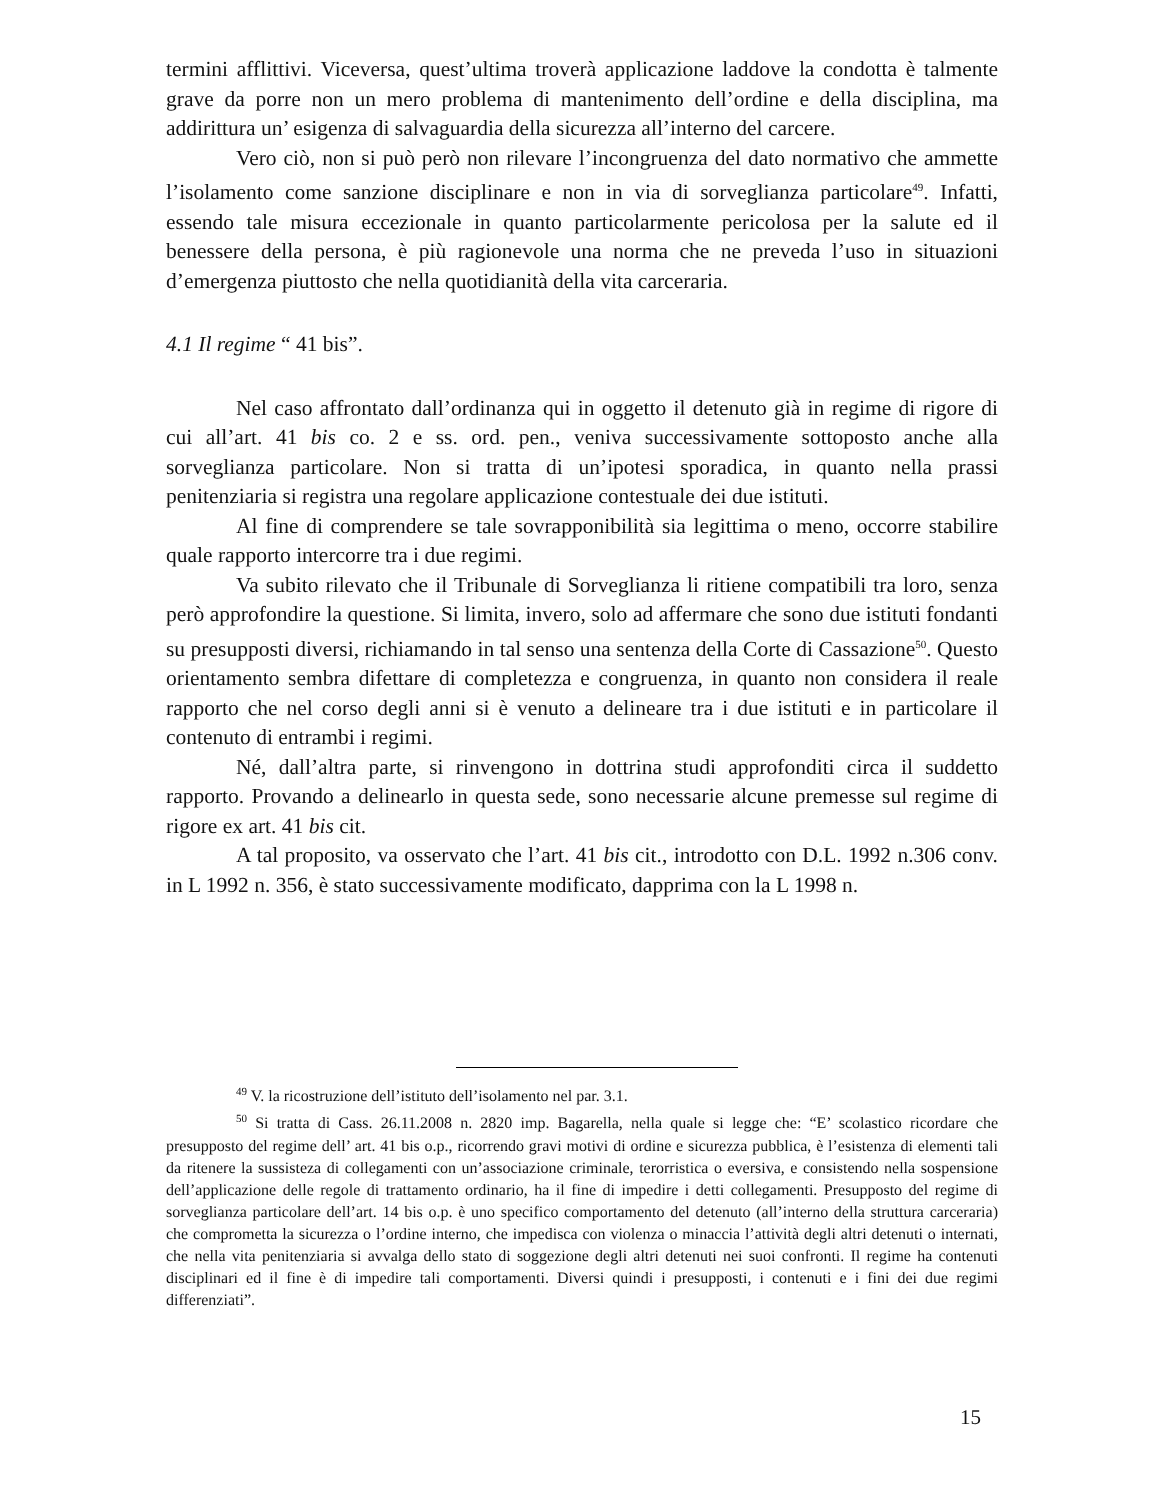termini afflittivi. Viceversa, quest’ultima troverà applicazione laddove la condotta è talmente grave da porre non un mero problema di mantenimento dell’ordine e della disciplina, ma addirittura un’ esigenza di salvaguardia della sicurezza all’interno del carcere.
Vero ciò, non si può però non rilevare l’incongruenza del dato normativo che ammette l’isolamento come sanzione disciplinare e non in via di sorveglianza particolare<sup>49</sup>. Infatti, essendo tale misura eccezionale in quanto particolarmente pericolosa per la salute ed il benessere della persona, è più ragionevole una norma che ne preveda l’uso in situazioni d’emergenza piuttosto che nella quotidianità della vita carceraria.
4.1 Il regime “ 41 bis”.
Nel caso affrontato dall’ordinanza qui in oggetto il detenuto già in regime di rigore di cui all’art. 41 bis co. 2 e ss. ord. pen., veniva successivamente sottoposto anche alla sorveglianza particolare. Non si tratta di un’ipotesi sporadica, in quanto nella prassi penitenziaria si registra una regolare applicazione contestuale dei due istituti.
Al fine di comprendere se tale sovrapponibilità sia legittima o meno, occorre stabilire quale rapporto intercorre tra i due regimi.
Va subito rilevato che il Tribunale di Sorveglianza li ritiene compatibili tra loro, senza però approfondire la questione. Si limita, invero, solo ad affermare che sono due istituti fondanti su presupposti diversi, richiamando in tal senso una sentenza della Corte di Cassazione<sup>50</sup>. Questo orientamento sembra difettare di completezza e congruenza, in quanto non considera il reale rapporto che nel corso degli anni si è venuto a delineare tra i due istituti e in particolare il contenuto di entrambi i regimi.
Né, dall’altra parte, si rinvengono in dottrina studi approfonditi circa il suddetto rapporto. Provando a delinearlo in questa sede, sono necessarie alcune premesse sul regime di rigore ex art. 41 bis cit.
A tal proposito, va osservato che l’art. 41 bis cit., introdotto con D.L. 1992 n.306 conv. in L 1992 n. 356, è stato successivamente modificato, dapprima con la L 1998 n.
<sup>49</sup> V. la ricostruzione dell’istituto dell’isolamento nel par. 3.1.
<sup>50</sup> Si tratta di Cass. 26.11.2008 n. 2820 imp. Bagarella, nella quale si legge che: “E’ scolastico ricordare che presupposto del regime dell’ art. 41 bis o.p., ricorrendo gravi motivi di ordine e sicurezza pubblica, è l’esistenza di elementi tali da ritenere la sussisteza di collegamenti con un’associazione criminale, terorristica o eversiva, e consistendo nella sospensione dell’applicazione delle regole di trattamento ordinario, ha il fine di impedire i detti collegamenti. Presupposto del regime di sorveglianza particolare dell’art. 14 bis o.p. è uno specifico comportamento del detenuto (all’interno della struttura carceraria) che comprometta la sicurezza o l’ordine interno, che impedisca con violenza o minaccia l’attività degli altri detenuti o internati, che nella vita penitenziaria si avvalga dello stato di soggezione degli altri detenuti nei suoi confronti. Il regime ha contenuti disciplinari ed il fine è di impedire tali comportamenti. Diversi quindi i presupposti, i contenuti e i fini dei due regimi differenziati”.
15